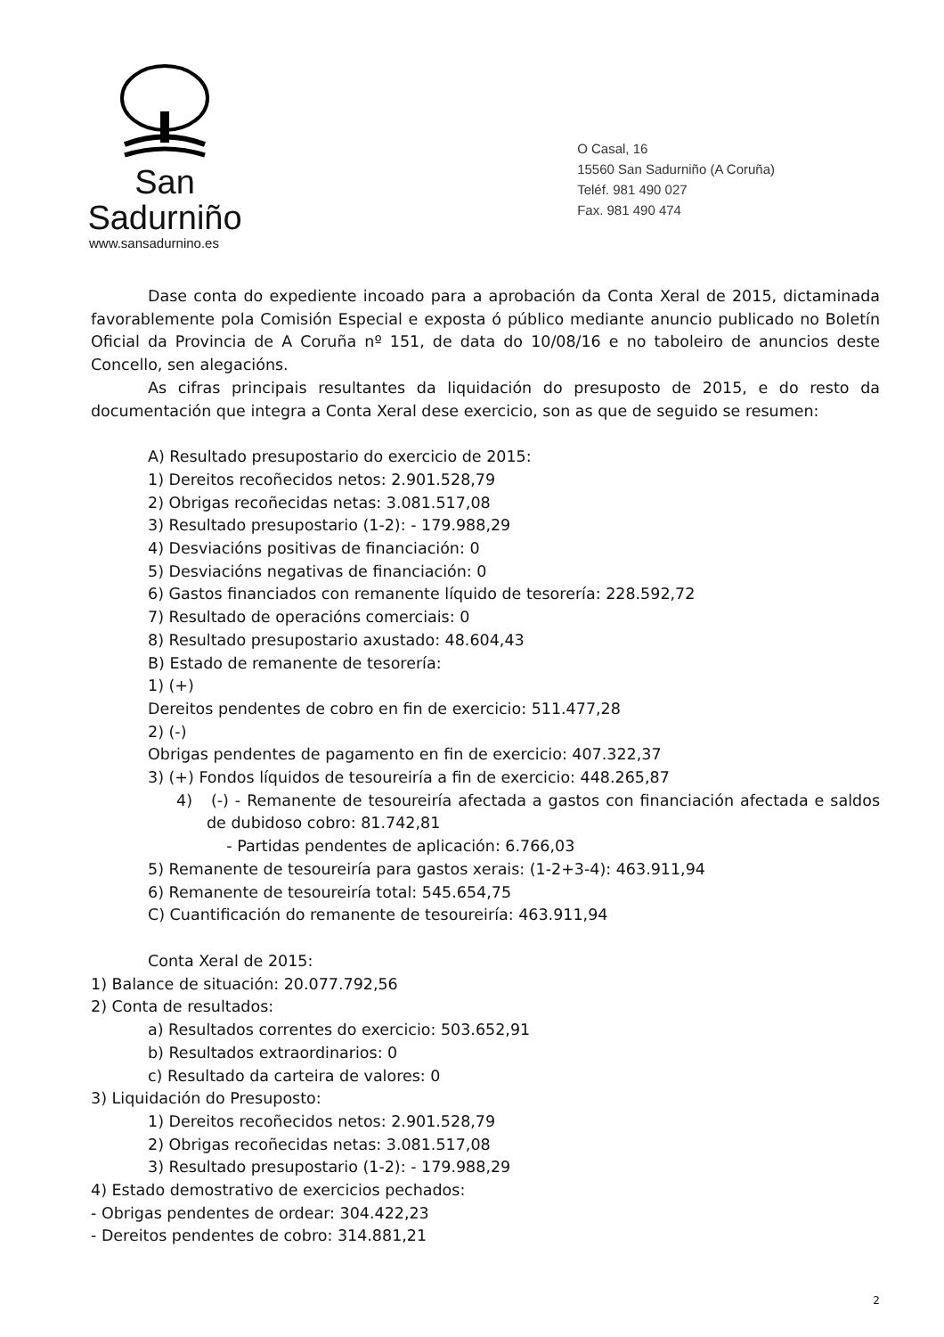San Sadurniño
www.sansadurnino.es
O Casal, 16
15560 San Sadurniño (A Coruña)
Teléf. 981 490 027
Fax. 981 490 474
Dase conta do expediente incoado para a aprobación da Conta Xeral de 2015, dictaminada favorablemente pola Comisión Especial e exposta ó público mediante anuncio publicado no Boletín Oficial da Provincia de A Coruña nº 151, de data do 10/08/16 e no taboleiro de anuncios deste Concello, sen alegacións.
As cifras principais resultantes da liquidación do presuposto de 2015, e do resto da documentación que integra a Conta Xeral dese exercicio, son as que de seguido se resumen:
A) Resultado presupostario do exercicio de 2015:
1) Dereitos recoñecidos netos: 2.901.528,79
2) Obrigas recoñecidas netas: 3.081.517,08
3) Resultado presupostario (1-2): - 179.988,29
4) Desviacións positivas de financiación: 0
5) Desviacións negativas de financiación: 0
6) Gastos financiados con remanente líquido de tesorería: 228.592,72
7) Resultado de operacións comerciais: 0
8) Resultado presupostario axustado: 48.604,43
B) Estado de remanente de tesorería:
1) (+)
Dereitos pendentes de cobro en fin de exercicio: 511.477,28
2) (-)
Obrigas pendentes de pagamento en fin de exercicio: 407.322,37
3) (+) Fondos líquidos de tesoureiría a fin de exercicio: 448.265,87
4) (-) - Remanente de tesoureiría afectada a gastos con financiación afectada e saldos de dubidoso cobro: 81.742,81
- Partidas pendentes de aplicación: 6.766,03
5) Remanente de tesoureiría para gastos xerais: (1-2+3-4): 463.911,94
6) Remanente de tesoureiría total: 545.654,75
C) Cuantificación do remanente de tesoureiría: 463.911,94
Conta Xeral de 2015:
1) Balance de situación: 20.077.792,56
2) Conta de resultados:
a) Resultados correntes do exercicio: 503.652,91
b) Resultados extraordinarios: 0
c) Resultado da carteira de valores: 0
3) Liquidación do Presuposto:
1) Dereitos recoñecidos netos: 2.901.528,79
2) Obrigas recoñecidas netas: 3.081.517,08
3) Resultado presupostario (1-2): - 179.988,29
4) Estado demostrativo de exercicios pechados:
- Obrigas pendentes de ordear: 304.422,23
- Dereitos pendentes de cobro: 314.881,21
2